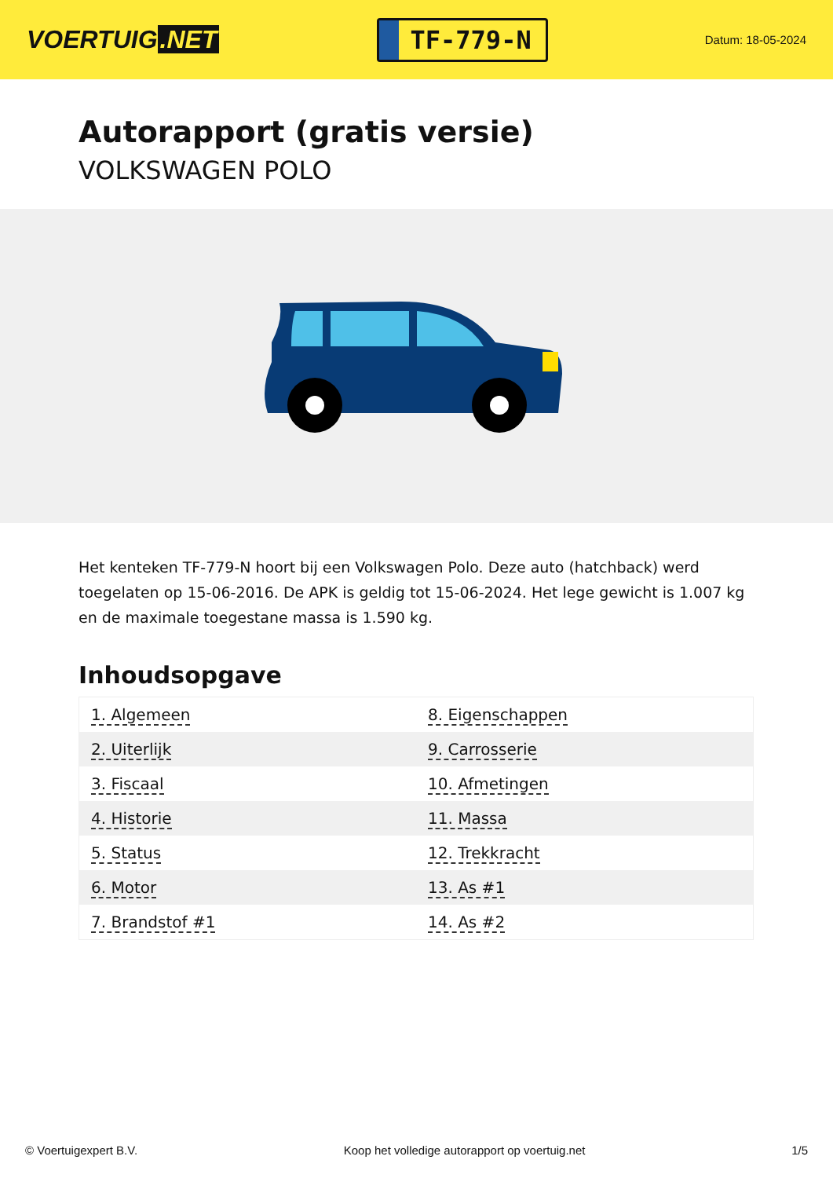VOERTUIG.NET
TF-779-N
Datum: 18-05-2024
Autorapport (gratis versie)
VOLKSWAGEN POLO
Het kenteken TF-779-N hoort bij een Volkswagen Polo. Deze auto (hatchback) werd toegelaten op 15-06-2016. De APK is geldig tot 15-06-2024. Het lege gewicht is 1.007 kg en de maximale toegestane massa is 1.590 kg.
Inhoudsopgave
| 1. Algemeen | 8. Eigenschappen |
| 2. Uiterlijk | 9. Carrosserie |
| 3. Fiscaal | 10. Afmetingen |
| 4. Historie | 11. Massa |
| 5. Status | 12. Trekkracht |
| 6. Motor | 13. As #1 |
| 7. Brandstof #1 | 14. As #2 |
© Voertuigexpert B.V. Koop het volledige autorapport op voertuig.net 1/5